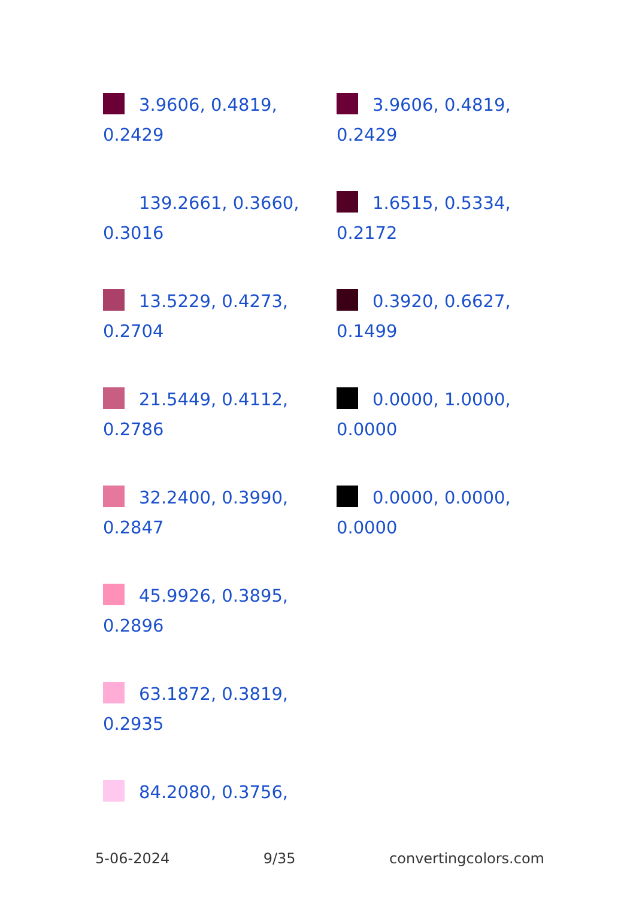3.9606, 0.4819, 0.2429
139.2661, 0.3660, 0.3016
13.5229, 0.4273, 0.2704
21.5449, 0.4112, 0.2786
32.2400, 0.3990, 0.2847
45.9926, 0.3895, 0.2896
63.1872, 0.3819, 0.2935
84.2080, 0.3756,
3.9606, 0.4819, 0.2429
1.6515, 0.5334, 0.2172
0.3920, 0.6627, 0.1499
0.0000, 1.0000, 0.0000
0.0000, 0.0000, 0.0000
5-06-2024 9/35 convertingcolors.com